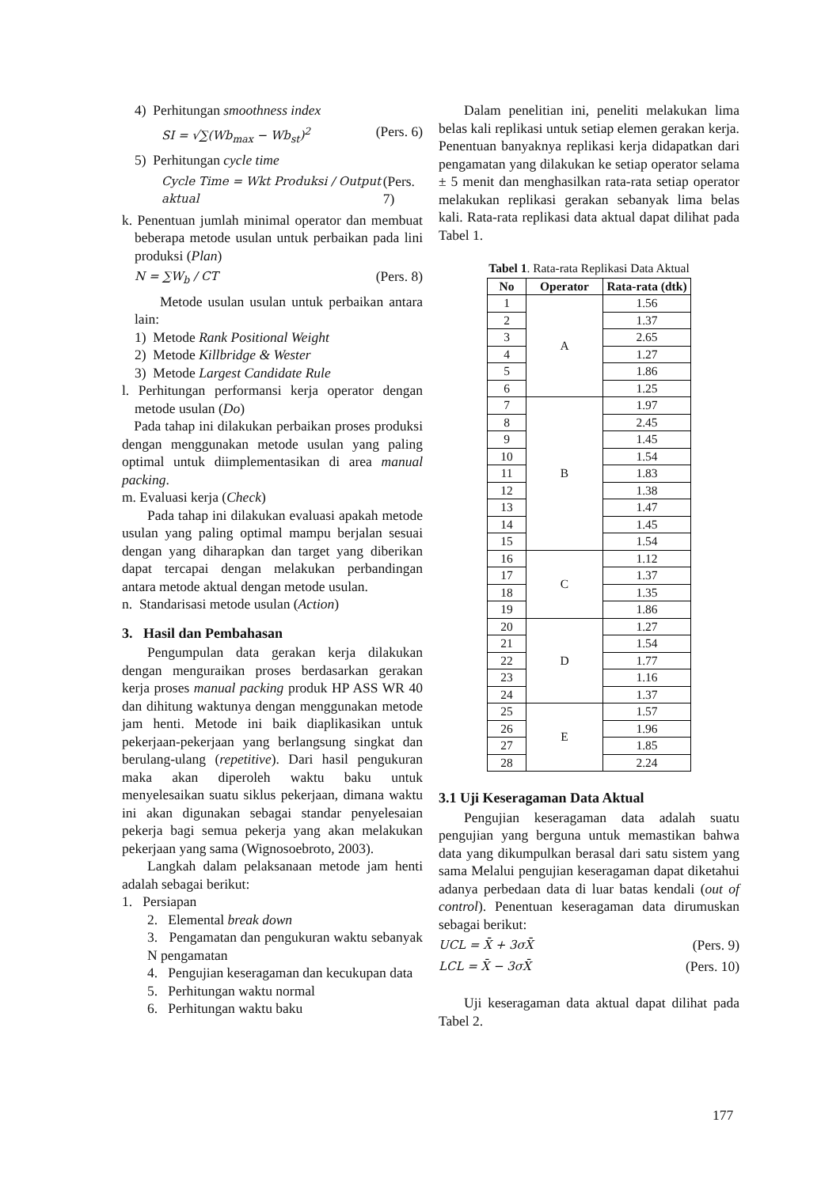4) Perhitungan smoothness index
SI = √∑(Wb<sub>max</sub> − Wb<sub>st</sub>)<sup>2</sup> (Pers. 6)
5) Perhitungan cycle time
Cycle Time = Wkt Produksi / Output aktual (Pers. 7)
k. Penentuan jumlah minimal operator dan membuat beberapa metode usulan untuk perbaikan pada lini produksi (Plan)
N = ∑W<sub>b</sub> / CT (Pers. 8)
Metode usulan usulan untuk perbaikan antara lain:
1) Metode Rank Positional Weight
2) Metode Killbridge & Wester
3) Metode Largest Candidate Rule
l. Perhitungan performansi kerja operator dengan metode usulan (Do)
Pada tahap ini dilakukan perbaikan proses produksi dengan menggunakan metode usulan yang paling optimal untuk diimplementasikan di area manual packing.
m. Evaluasi kerja (Check)
Pada tahap ini dilakukan evaluasi apakah metode usulan yang paling optimal mampu berjalan sesuai dengan yang diharapkan dan target yang diberikan dapat tercapai dengan melakukan perbandingan antara metode aktual dengan metode usulan.
n. Standarisasi metode usulan (Action)
3. Hasil dan Pembahasan
Pengumpulan data gerakan kerja dilakukan dengan menguraikan proses berdasarkan gerakan kerja proses manual packing produk HP ASS WR 40 dan dihitung waktunya dengan menggunakan metode jam henti. Metode ini baik diaplikasikan untuk pekerjaan-pekerjaan yang berlangsung singkat dan berulang-ulang (repetitive). Dari hasil pengukuran maka akan diperoleh waktu baku untuk menyelesaikan suatu siklus pekerjaan, dimana waktu ini akan digunakan sebagai standar penyelesaian pekerja bagi semua pekerja yang akan melakukan pekerjaan yang sama (Wignosoebroto, 2003).
Langkah dalam pelaksanaan metode jam henti adalah sebagai berikut:
1. Persiapan
2. Elemental break down
3. Pengamatan dan pengukuran waktu sebanyak N pengamatan
4. Pengujian keseragaman dan kecukupan data
5. Perhitungan waktu normal
6. Perhitungan waktu baku
Dalam penelitian ini, peneliti melakukan lima belas kali replikasi untuk setiap elemen gerakan kerja. Penentuan banyaknya replikasi kerja didapatkan dari pengamatan yang dilakukan ke setiap operator selama ± 5 menit dan menghasilkan rata-rata setiap operator melakukan replikasi gerakan sebanyak lima belas kali. Rata-rata replikasi data aktual dapat dilihat pada Tabel 1.
Tabel 1. Rata-rata Replikasi Data Aktual
| No | Operator | Rata-rata (dtk) |
| --- | --- | --- |
| 1 | A | 1.56 |
| 2 | | 1.37 |
| 3 | | 2.65 |
| 4 | | 1.27 |
| 5 | | 1.86 |
| 6 | | 1.25 |
| 7 | B | 1.97 |
| 8 | | 2.45 |
| 9 | | 1.45 |
| 10 | | 1.54 |
| 11 | | 1.83 |
| 12 | | 1.38 |
| 13 | | 1.47 |
| 14 | | 1.45 |
| 15 | | 1.54 |
| 16 | C | 1.12 |
| 17 | | 1.37 |
| 18 | | 1.35 |
| 19 | | 1.86 |
| 20 | D | 1.27 |
| 21 | | 1.54 |
| 22 | | 1.77 |
| 23 | | 1.16 |
| 24 | | 1.37 |
| 25 | E | 1.57 |
| 26 | | 1.96 |
| 27 | | 1.85 |
| 28 | | 2.24 |
3.1 Uji Keseragaman Data Aktual
Pengujian keseragaman data adalah suatu pengujian yang berguna untuk memastikan bahwa data yang dikumpulkan berasal dari satu sistem yang sama Melalui pengujian keseragaman dapat diketahui adanya perbedaan data di luar batas kendali (out of control). Penentuan keseragaman data dirumuskan sebagai berikut:
UCL = X̄ + 3σX̄ (Pers. 9)
LCL = X̄ − 3σX̄ (Pers. 10)
Uji keseragaman data aktual dapat dilihat pada Tabel 2.
177